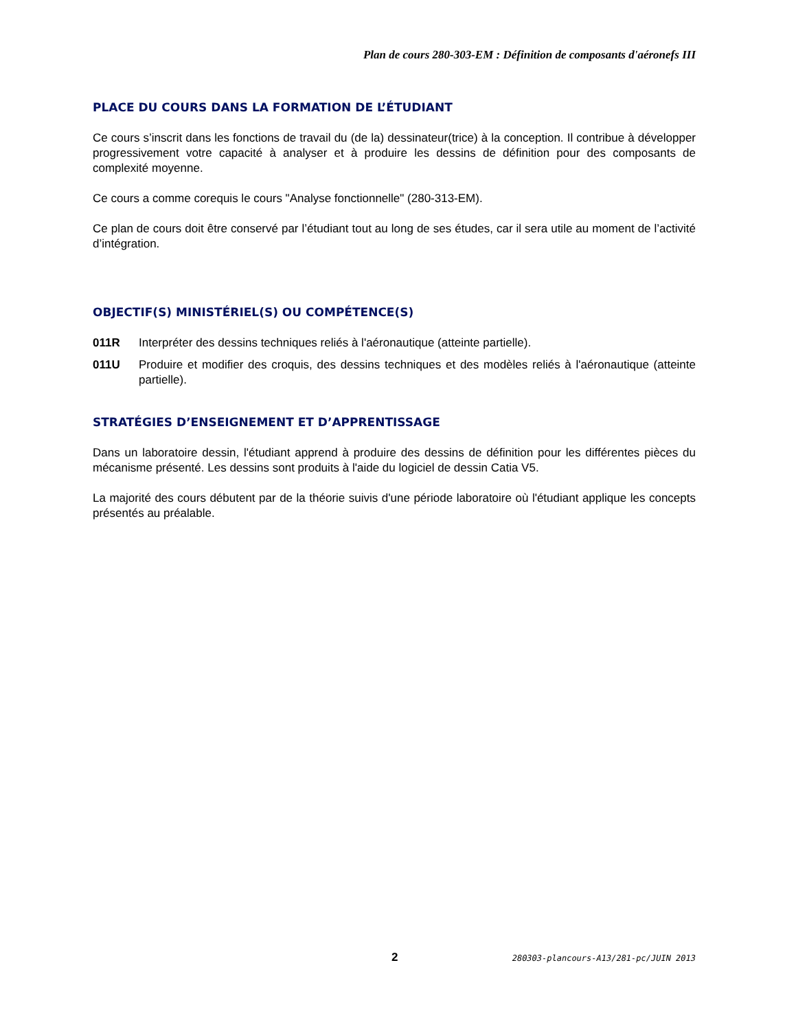Plan de cours 280-303-EM : Définition de composants d'aéronefs III
PLACE DU COURS DANS LA FORMATION DE L’ÉTUDIANT
Ce cours s’inscrit dans les fonctions de travail du (de la) dessinateur(trice) à la conception. Il contribue à développer progressivement votre capacité à analyser et à produire les dessins de définition pour des composants de complexité moyenne.
Ce cours a comme corequis le cours "Analyse fonctionnelle" (280-313-EM).
Ce plan de cours doit être conservé par l’étudiant tout au long de ses études, car il sera utile au moment de l’activité d’intégration.
OBJECTIF(S) MINISTÉRIEL(S) OU COMPÉTENCE(S)
011R Interpréter des dessins techniques reliés à l'aéronautique (atteinte partielle).
011U Produire et modifier des croquis, des dessins techniques et des modèles reliés à l'aéronautique (atteinte partielle).
STRATÉGIES D’ENSEIGNEMENT ET D’APPRENTISSAGE
Dans un laboratoire dessin, l'étudiant apprend à produire des dessins de définition pour les différentes pièces du mécanisme présenté. Les dessins sont produits à l'aide du logiciel de dessin Catia V5.
La majorité des cours débutent par de la théorie suivis d'une période laboratoire où l'étudiant applique les concepts présentés au préalable.
2 280303-plancours-A13/281-pc/JUIN 2013